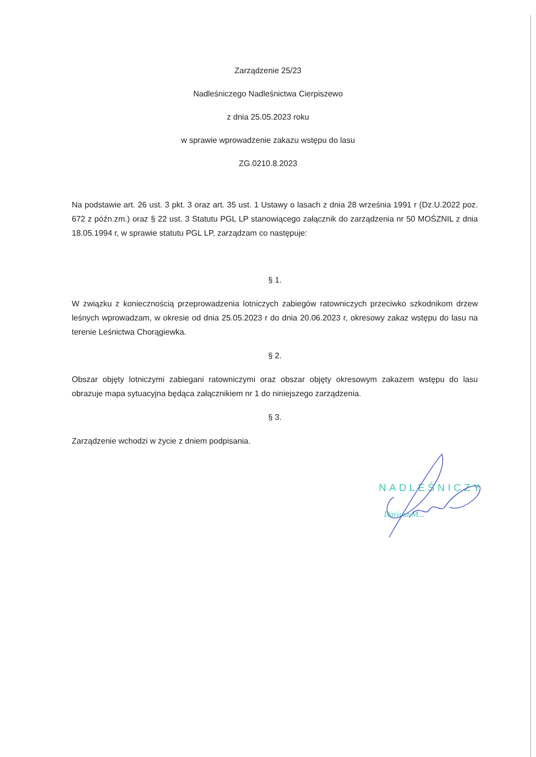Zarządzenie 25/23
Nadleśniczego Nadleśnictwa Cierpiszewo
z dnia 25.05.2023 roku
w sprawie wprowadzenie zakazu wstępu do lasu
ZG.0210.8.2023
Na podstawie art. 26 ust. 3 pkt. 3 oraz art. 35 ust. 1 Ustawy o lasach z dnia 28 września 1991 r (Dz.U.2022 poz. 672 z późn.zm.) oraz § 22 ust. 3 Statutu PGL LP stanowiącego załącznik do zarządzenia nr 50 MOŚZNIL z dnia 18.05.1994 r, w sprawie statutu PGL LP, zarządzam co następuje:
§ 1.
W związku z koniecznością przeprowadzenia lotniczych zabiegów ratowniczych przeciwko szkodnikom drzew leśnych wprowadzam, w okresie od dnia 25.05.2023 r do dnia 20.06.2023 r, okresowy zakaz wstępu do lasu na terenie Leśnictwa Chorągiewka.
§ 2.
Obszar objęty lotniczymi zabiegani ratowniczymi oraz obszar objęty okresowym zakazem wstępu do lasu obrazuje mapa sytuacyjna będąca załącznikiem nr 1 do niniejszego zarządzenia.
§ 3.
Zarządzenie wchodzi w życie z dniem podpisania.
NADLEŚNICZY
Dariusz M...